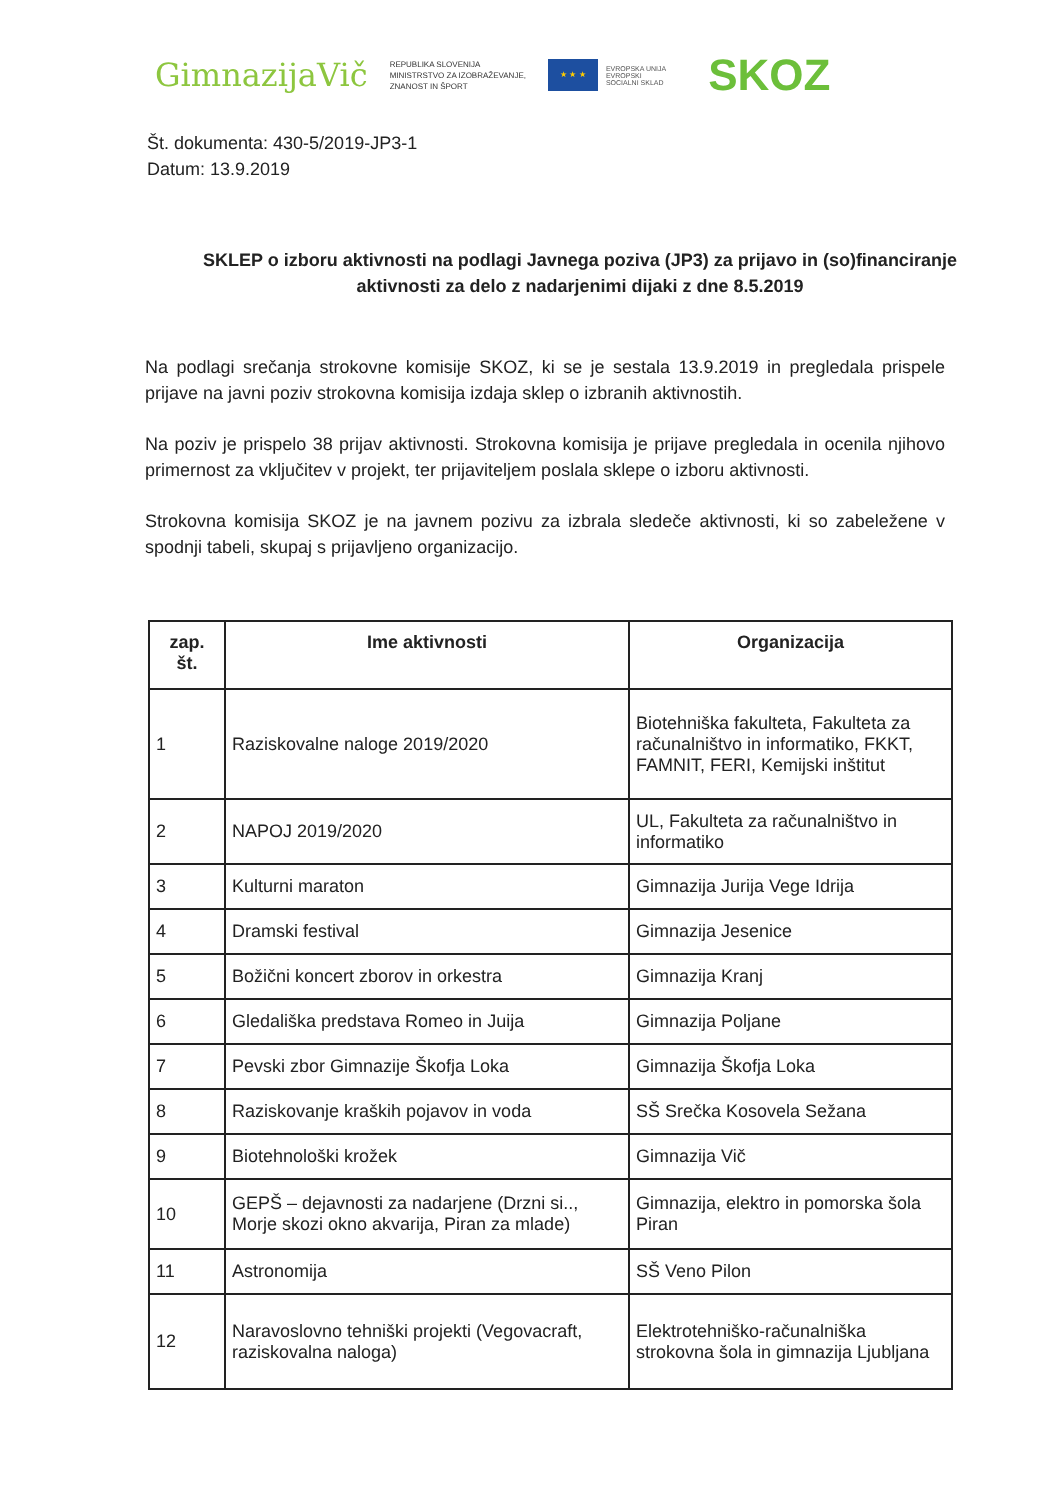GimnazijaVič
REPUBLIKA SLOVENIJA
MINISTRSTVO ZA IZOBRAŽEVANJE,
ZNANOST IN ŠPORT
★ ★ ★
EVROPSKA UNIJA
EVROPSKI
SOCIALNI SKLAD
SKOZ
Št. dokumenta: 430-5/2019-JP3-1
Datum: 13.9.2019
SKLEP o izboru aktivnosti na podlagi Javnega poziva (JP3) za prijavo in (so)financiranje aktivnosti za delo z nadarjenimi dijaki z dne 8.5.2019
Na podlagi srečanja strokovne komisije SKOZ, ki se je sestala 13.9.2019 in pregledala prispele prijave na javni poziv strokovna komisija izdaja sklep o izbranih aktivnostih.
Na poziv je prispelo 38 prijav aktivnosti. Strokovna komisija je prijave pregledala in ocenila njihovo primernost za vključitev v projekt, ter prijaviteljem poslala sklepe o izboru aktivnosti.
Strokovna komisija SKOZ je na javnem pozivu za izbrala sledeče aktivnosti, ki so zabeležene v spodnji tabeli, skupaj s prijavljeno organizacijo.
| zap. št. | Ime aktivnosti | Organizacija |
| --- | --- | --- |
| 1 | Raziskovalne naloge 2019/2020 | Biotehniška fakulteta, Fakulteta za računalništvo in informatiko, FKKT, FAMNIT, FERI, Kemijski inštitut |
| 2 | NAPOJ 2019/2020 | UL, Fakulteta za računalništvo in informatiko |
| 3 | Kulturni maraton | Gimnazija Jurija Vege Idrija |
| 4 | Dramski festival | Gimnazija Jesenice |
| 5 | Božični koncert zborov in orkestra | Gimnazija Kranj |
| 6 | Gledališka predstava Romeo in Juija | Gimnazija Poljane |
| 7 | Pevski zbor Gimnazije Škofja Loka | Gimnazija Škofja Loka |
| 8 | Raziskovanje kraških pojavov in voda | SŠ Srečka Kosovela Sežana |
| 9 | Biotehnološki krožek | Gimnazija Vič |
| 10 | GEPŠ – dejavnosti za nadarjene (Drzni si.., Morje skozi okno akvarija, Piran za mlade) | Gimnazija, elektro in pomorska šola Piran |
| 11 | Astronomija | SŠ Veno Pilon |
| 12 | Naravoslovno tehniški projekti (Vegovacraft, raziskovalna naloga) | Elektrotehniško-računalniška strokovna šola in gimnazija Ljubljana |